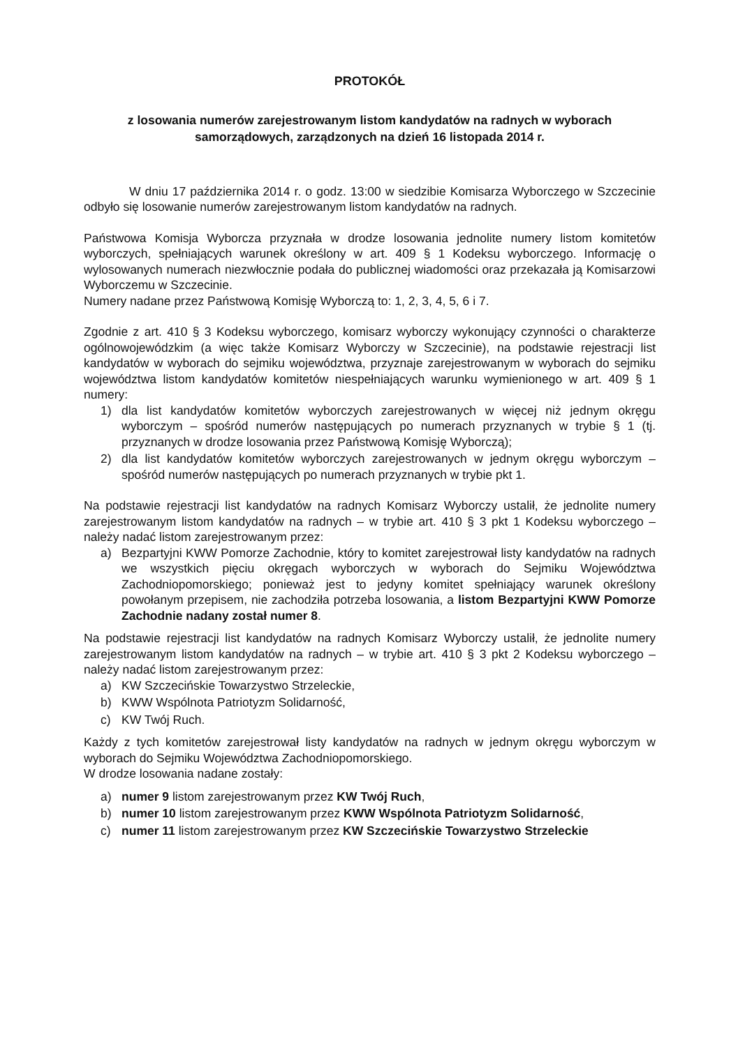PROTOKÓŁ
z losowania numerów zarejestrowanym listom kandydatów na radnych w wyborach samorządowych, zarządzonych na dzień 16 listopada 2014 r.
W dniu 17 października 2014 r. o godz. 13:00 w siedzibie Komisarza Wyborczego w Szczecinie odbyło się losowanie numerów zarejestrowanym listom kandydatów na radnych.
Państwowa Komisja Wyborcza przyznała w drodze losowania jednolite numery listom komitetów wyborczych, spełniających warunek określony w art. 409 § 1 Kodeksu wyborczego. Informację o wylosowanych numerach niezwłocznie podała do publicznej wiadomości oraz przekazała ją Komisarzowi Wyborczemu w Szczecinie.
Numery nadane przez Państwową Komisję Wyborczą to: 1, 2, 3, 4, 5, 6 i 7.
Zgodnie z art. 410 § 3 Kodeksu wyborczego, komisarz wyborczy wykonujący czynności o charakterze ogólnowojewódzkim (a więc także Komisarz Wyborczy w Szczecinie), na podstawie rejestracji list kandydatów w wyborach do sejmiku województwa, przyznaje zarejestrowanym w wyborach do sejmiku województwa listom kandydatów komitetów niespełniających warunku wymienionego w art. 409 § 1 numery:
1) dla list kandydatów komitetów wyborczych zarejestrowanych w więcej niż jednym okręgu wyborczym – spośród numerów następujących po numerach przyznanych w trybie § 1 (tj. przyznanych w drodze losowania przez Państwową Komisję Wyborczą);
2) dla list kandydatów komitetów wyborczych zarejestrowanych w jednym okręgu wyborczym – spośród numerów następujących po numerach przyznanych w trybie pkt 1.
Na podstawie rejestracji list kandydatów na radnych Komisarz Wyborczy ustalił, że jednolite numery zarejestrowanym listom kandydatów na radnych – w trybie art. 410 § 3 pkt 1 Kodeksu wyborczego – należy nadać listom zarejestrowanym przez:
a) Bezpartyjni KWW Pomorze Zachodnie, który to komitet zarejestrował listy kandydatów na radnych we wszystkich pięciu okręgach wyborczych w wyborach do Sejmiku Województwa Zachodniopomorskiego; ponieważ jest to jedyny komitet spełniający warunek określony powołanym przepisem, nie zachodziła potrzeba losowania, a listom Bezpartyjni KWW Pomorze Zachodnie nadany został numer 8.
Na podstawie rejestracji list kandydatów na radnych Komisarz Wyborczy ustalił, że jednolite numery zarejestrowanym listom kandydatów na radnych – w trybie art. 410 § 3 pkt 2 Kodeksu wyborczego – należy nadać listom zarejestrowanym przez:
a) KW Szczecińskie Towarzystwo Strzeleckie,
b) KWW Wspólnota Patriotyzm Solidarność,
c) KW Twój Ruch.
Każdy z tych komitetów zarejestrował listy kandydatów na radnych w jednym okręgu wyborczym w wyborach do Sejmiku Województwa Zachodniopomorskiego.
W drodze losowania nadane zostały:
a) numer 9 listom zarejestrowanym przez KW Twój Ruch,
b) numer 10 listom zarejestrowanym przez KWW Wspólnota Patriotyzm Solidarność,
c) numer 11 listom zarejestrowanym przez KW Szczecińskie Towarzystwo Strzeleckie